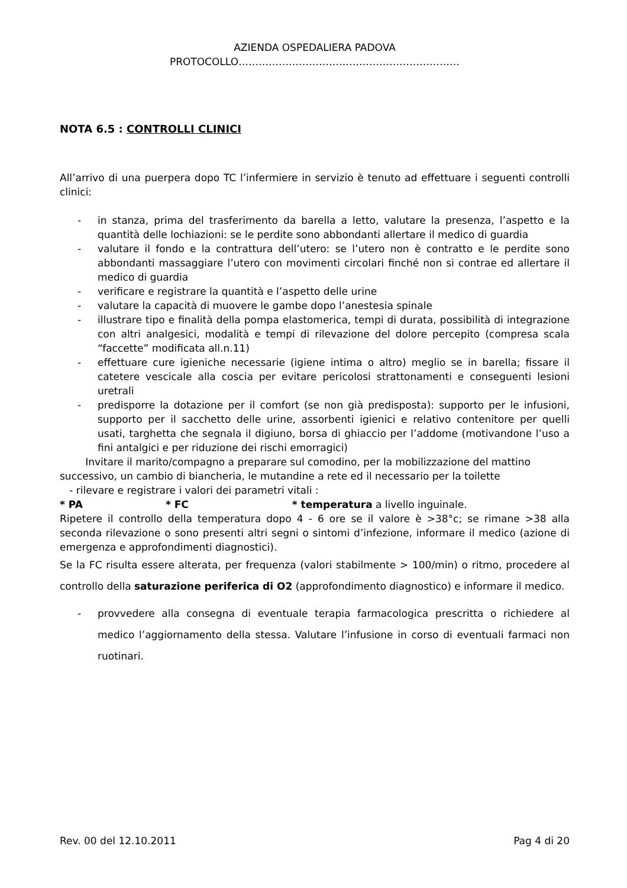AZIENDA OSPEDALIERA PADOVA
PROTOCOLLO…………………………………………………………
NOTA 6.5 : CONTROLLI CLINICI
All’arrivo di una puerpera dopo TC l’infermiere in servizio è tenuto ad effettuare i seguenti controlli clinici:
- in stanza, prima del trasferimento da barella a letto, valutare la presenza, l’aspetto e la quantità delle lochiazioni: se le perdite sono abbondanti allertare il medico di guardia
- valutare il fondo e la contrattura dell’utero: se l’utero non è contratto e le perdite sono abbondanti massaggiare l’utero con movimenti circolari finché non si contrae ed allertare il medico di guardia
- verificare e registrare la quantità e l’aspetto delle urine
- valutare la capacità di muovere le gambe dopo l’anestesia spinale
- illustrare tipo e finalità della pompa elastomerica, tempi di durata, possibilità di integrazione con altri analgesici, modalità e tempi di rilevazione del dolore percepito (compresa scala “faccette” modificata all.n.11)
- effettuare cure igieniche necessarie (igiene intima o altro) meglio se in barella; fissare il catetere vescicale alla coscia per evitare pericolosi strattonamenti e conseguenti lesioni uretrali
- predisporre la dotazione per il comfort (se non già predisposta): supporto per le infusioni, supporto per il sacchetto delle urine, assorbenti igienici e relativo contenitore per quelli usati, targhetta che segnala il digiuno, borsa di ghiaccio per l’addome (motivandone l’uso a fini antalgici e per riduzione dei rischi emorragici)
Invitare il marito/compagno a preparare sul comodino, per la mobilizzazione del mattino successivo, un cambio di biancheria, le mutandine a rete ed il necessario per la toilette
- rilevare e registrare i valori dei parametri vitali :
* PA * FC * temperatura a livello inguinale.
Ripetere il controllo della temperatura dopo 4 - 6 ore se il valore è >38°c; se rimane >38 alla seconda rilevazione o sono presenti altri segni o sintomi d’infezione, informare il medico (azione di emergenza e approfondimenti diagnostici).
Se la FC risulta essere alterata, per frequenza (valori stabilmente > 100/min) o ritmo, procedere al controllo della saturazione periferica di O2 (approfondimento diagnostico) e informare il medico.
- provvedere alla consegna di eventuale terapia farmacologica prescritta o richiedere al medico l’aggiornamento della stessa. Valutare l’infusione in corso di eventuali farmaci non ruotinari.
Rev. 00 del 12.10.2011 Pag 4 di 20